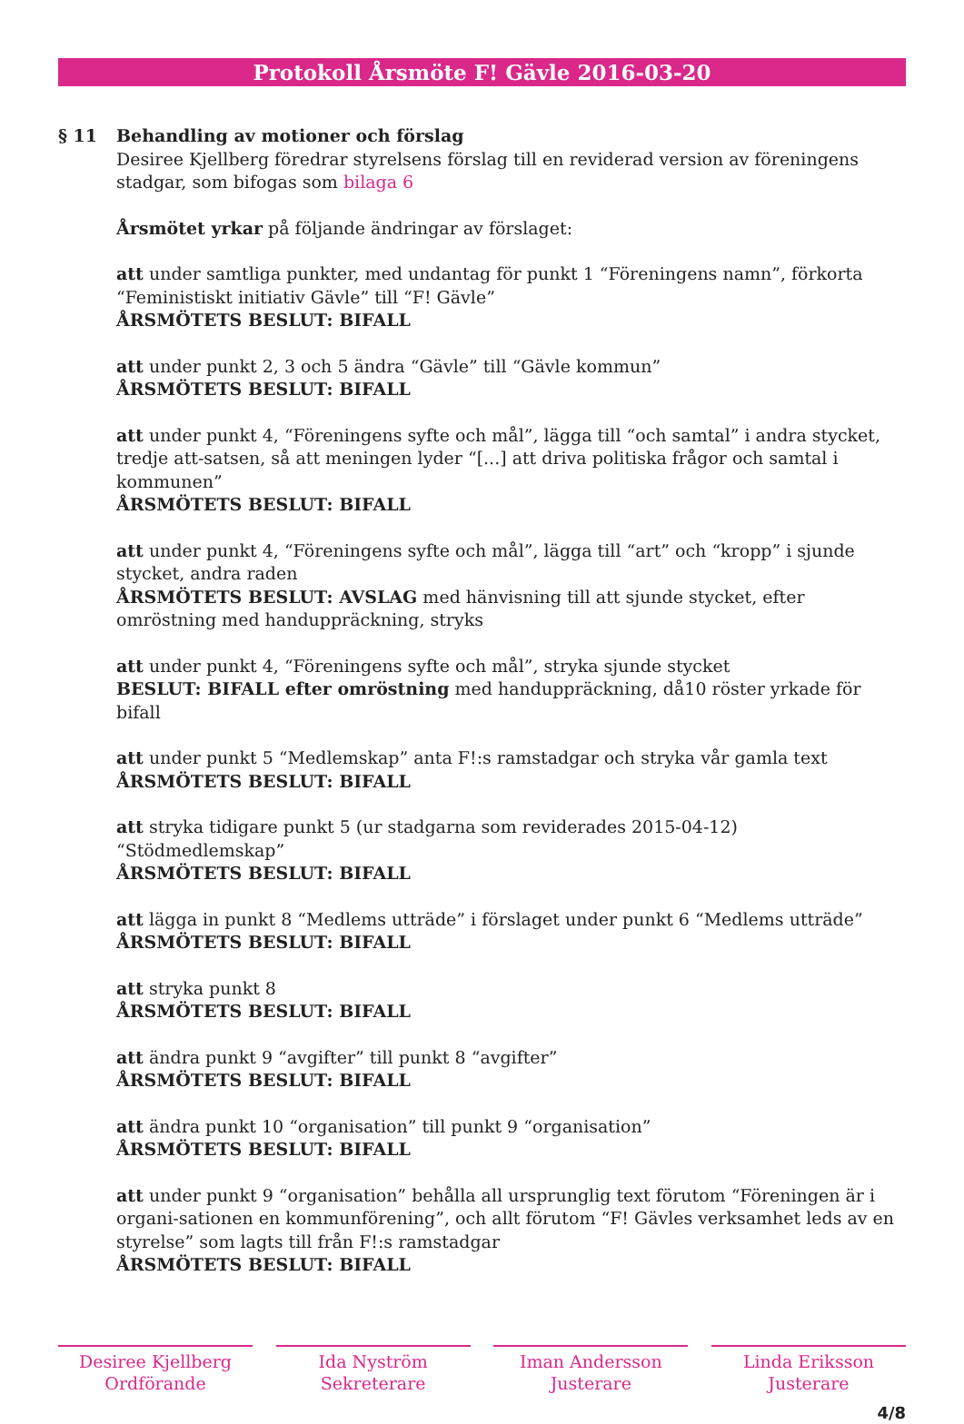Protokoll Årsmöte F! Gävle 2016-03-20
§ 11 Behandling av motioner och förslag
Desiree Kjellberg föredrar styrelsens förslag till en reviderad version av föreningens stadgar, som bifogas som bilaga 6
Årsmötet yrkar på följande ändringar av förslaget:
att under samtliga punkter, med undantag för punkt 1 “Föreningens namn”, förkorta “Feministiskt initiativ Gävle” till “F! Gävle”
ÅRSMÖTETS BESLUT: BIFALL
att under punkt 2, 3 och 5 ändra “Gävle” till “Gävle kommun”
ÅRSMÖTETS BESLUT: BIFALL
att under punkt 4, “Föreningens syfte och mål”, lägga till “och samtal” i andra stycket, tredje att-satsen, så att meningen lyder “[...] att driva politiska frågor och samtal i kommunen”
ÅRSMÖTETS BESLUT: BIFALL
att under punkt 4, “Föreningens syfte och mål”, lägga till “art” och “kropp” i sjunde stycket, andra raden
ÅRSMÖTETS BESLUT: AVSLAG med hänvisning till att sjunde stycket, efter omröstning med handuppräckning, stryks
att under punkt 4, “Föreningens syfte och mål”, stryka sjunde stycket
BESLUT: BIFALL efter omröstning med handuppräckning, då10 röster yrkade för bifall
att under punkt 5 “Medlemskap” anta F!:s ramstadgar och stryka vår gamla text
ÅRSMÖTETS BESLUT: BIFALL
att stryka tidigare punkt 5 (ur stadgarna som reviderades 2015-04-12) “Stödmedlemskap”
ÅRSMÖTETS BESLUT: BIFALL
att lägga in punkt 8 “Medlems utträde” i förslaget under punkt 6 “Medlems utträde”
ÅRSMÖTETS BESLUT: BIFALL
att stryka punkt 8
ÅRSMÖTETS BESLUT: BIFALL
att ändra punkt 9 “avgifter” till punkt 8 “avgifter”
ÅRSMÖTETS BESLUT: BIFALL
att ändra punkt 10 “organisation” till punkt 9 “organisation”
ÅRSMÖTETS BESLUT: BIFALL
att under punkt 9 “organisation” behålla all ursprunglig text förutom “Föreningen är i organi-sationen en kommunförening”, och allt förutom “F! Gävles verksamhet leds av en styrelse” som lagts till från F!:s ramstadgar
ÅRSMÖTETS BESLUT: BIFALL
Desiree Kjellberg
Ordförande
Ida Nyström
Sekreterare
Iman Andersson
Justerare
Linda Eriksson
Justerare
4/8